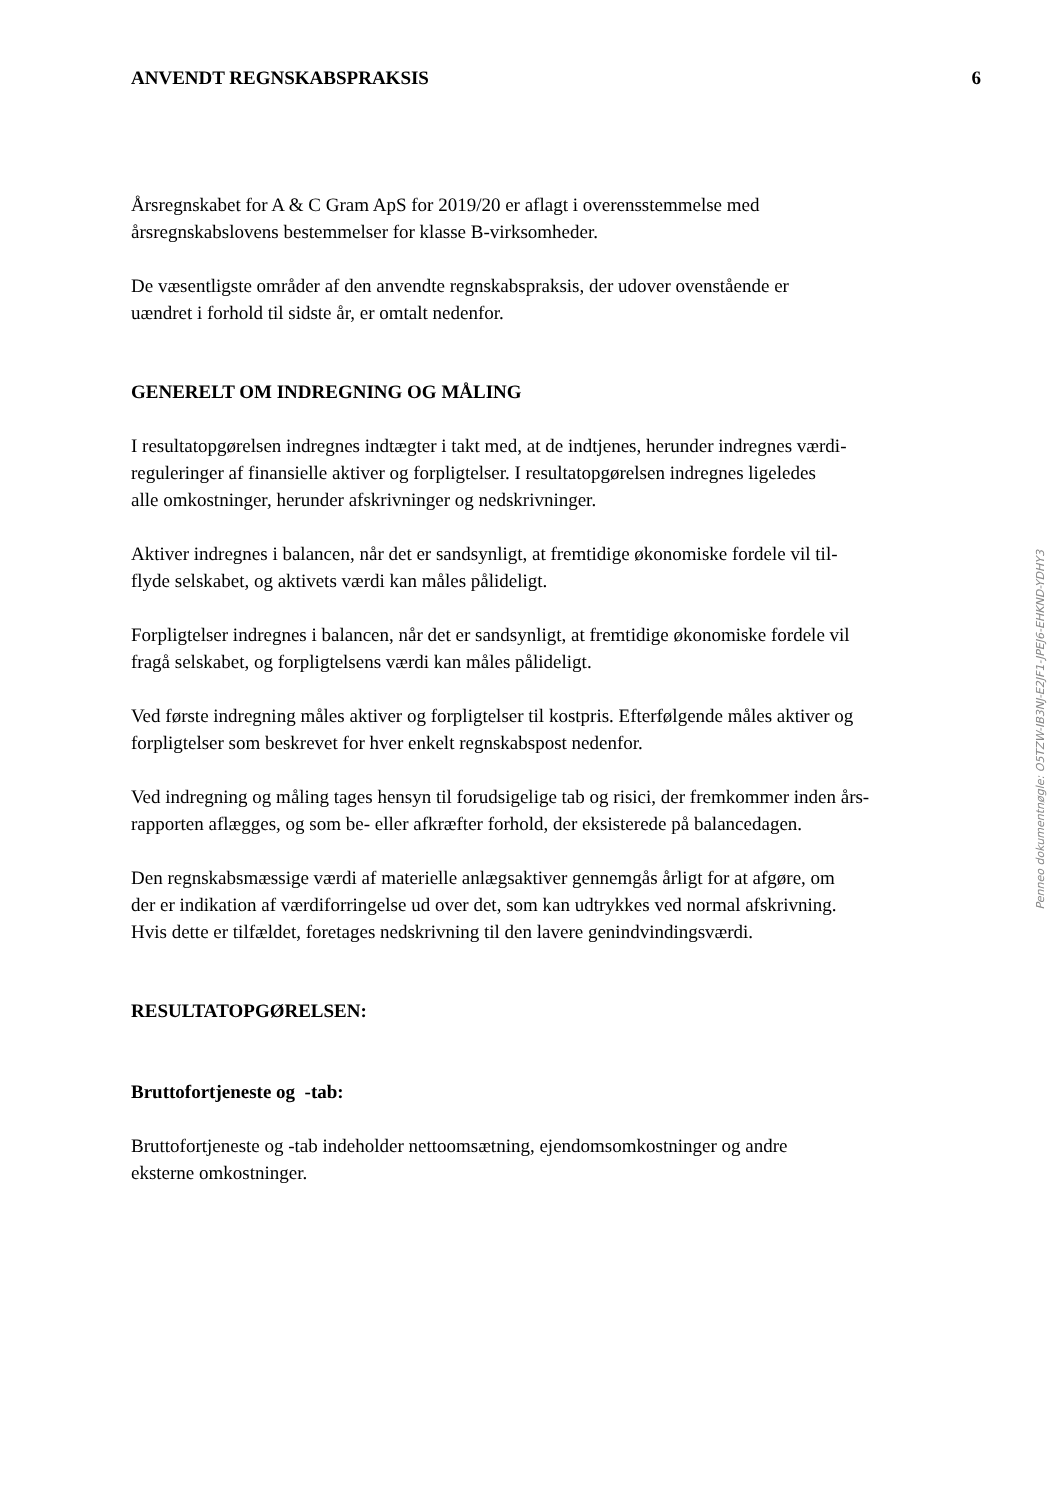ANVENDT REGNSKABSPRAKSIS 6
Årsregnskabet for A & C Gram ApS for 2019/20 er aflagt i overensstemmelse med
årsregnskabslovens bestemmelser for klasse B-virksomheder.
De væsentligste områder af den anvendte regnskabspraksis, der udover ovenstående er
uændret i forhold til sidste år, er omtalt nedenfor.
GENERELT OM INDREGNING OG MÅLING
I resultatopgørelsen indregnes indtægter i takt med, at de indtjenes, herunder indregnes værdi-
reguleringer af finansielle aktiver og forpligtelser. I resultatopgørelsen indregnes ligeledes
alle omkostninger, herunder afskrivninger og nedskrivninger.
Aktiver indregnes i balancen, når det er sandsynligt, at fremtidige økonomiske fordele vil til-
flyde selskabet, og aktivets værdi kan måles pålideligt.
Forpligtelser indregnes i balancen, når det er sandsynligt, at fremtidige økonomiske fordele vil
fragå selskabet, og forpligtelsens værdi kan måles pålideligt.
Ved første indregning måles aktiver og forpligtelser til kostpris. Efterfølgende måles aktiver og
forpligtelser som beskrevet for hver enkelt regnskabspost nedenfor.
Ved indregning og måling tages hensyn til forudsigelige tab og risici, der fremkommer inden års-
rapporten aflægges, og som be- eller afkræfter forhold, der eksisterede på balancedagen.
Den regnskabsmæssige værdi af materielle anlægsaktiver gennemgås årligt for at afgøre, om
der er indikation af værdiforringelse ud over det, som kan udtrykkes ved normal afskrivning.
Hvis dette er tilfældet, foretages nedskrivning til den lavere genindvindingsværdi.
RESULTATOPGØRELSEN:
Bruttofortjeneste og -tab:
Bruttofortjeneste og -tab indeholder nettoomsætning, ejendomsomkostninger og andre
eksterne omkostninger.
Penneo dokumentnøgle: O5TZW-IB3NJ-E2JF1-JPEJ6-EHKND-YDHY3